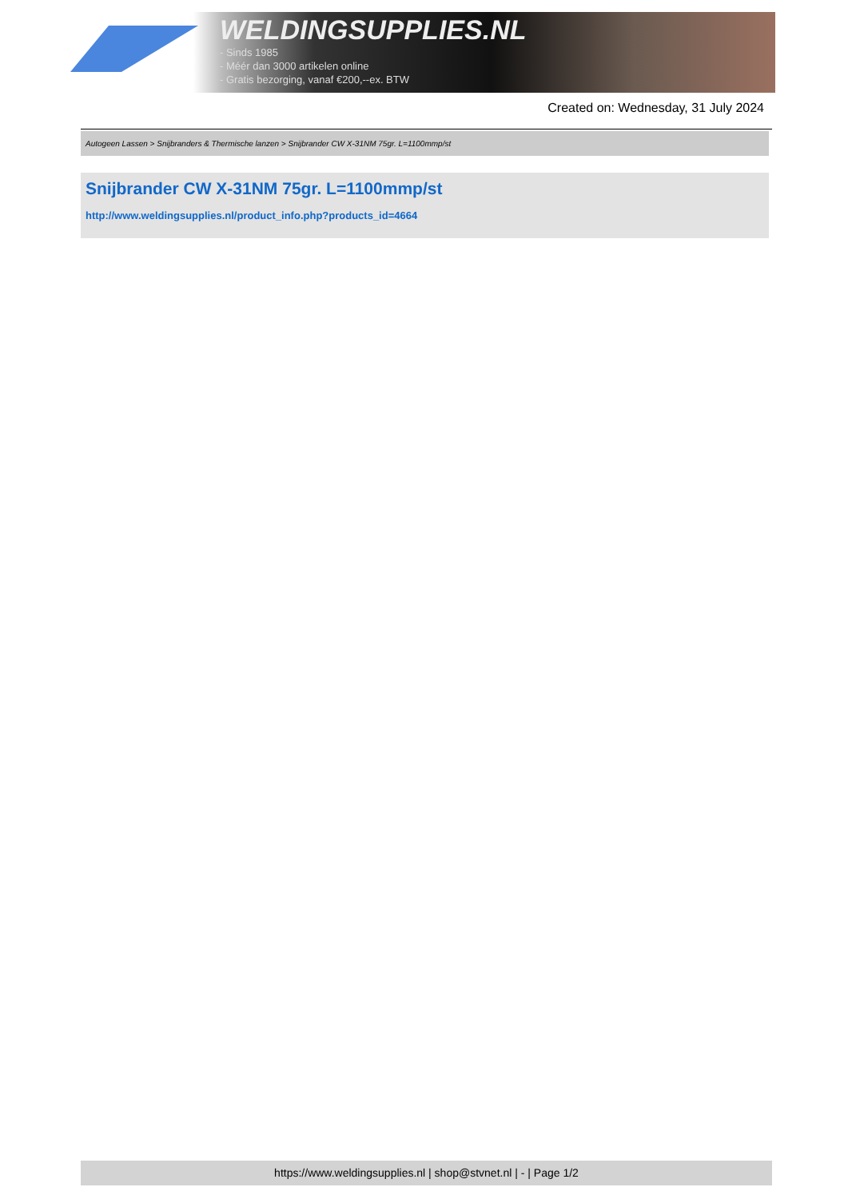WELDINGSUPPLIES.NL
- Sinds 1985
- Méér dan 3000 artikelen online
- Gratis bezorging, vanaf €200,--ex. BTW
Created on: Wednesday, 31 July 2024
Autogeen Lassen > Snijbranders & Thermische lanzen > Snijbrander CW X-31NM 75gr. L=1100mmp/st
Snijbrander CW X-31NM 75gr. L=1100mmp/st
http://www.weldingsupplies.nl/product_info.php?products_id=4664
https://www.weldingsupplies.nl | shop@stvnet.nl | - | Page 1/2